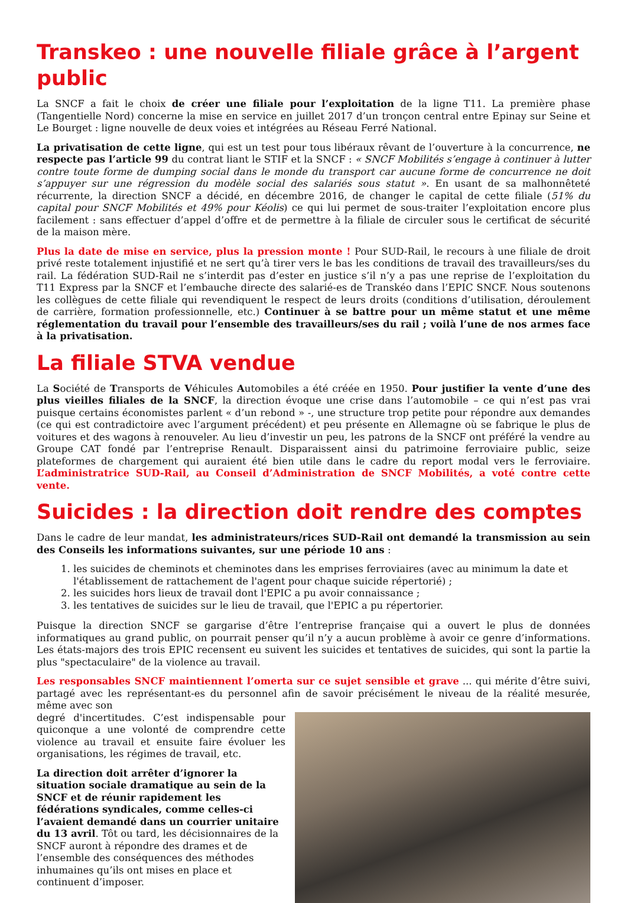Transkeo : une nouvelle filiale grâce à l’argent public
La SNCF a fait le choix de créer une filiale pour l’exploitation de la ligne T11. La première phase (Tangentielle Nord) concerne la mise en service en juillet 2017 d’un tronçon central entre Epinay sur Seine et Le Bourget : ligne nouvelle de deux voies et intégrées au Réseau Ferré National.
La privatisation de cette ligne, qui est un test pour tous libéraux rêvant de l’ouverture à la concurrence, ne respecte pas l’article 99 du contrat liant le STIF et la SNCF : « SNCF Mobilités s’engage à continuer à lutter contre toute forme de dumping social dans le monde du transport car aucune forme de concurrence ne doit s’appuyer sur une régression du modèle social des salariés sous statut ». En usant de sa malhonnêteté récurrente, la direction SNCF a décidé, en décembre 2016, de changer le capital de cette filiale (51% du capital pour SNCF Mobilités et 49% pour Kéolis) ce qui lui permet de sous-traiter l’exploitation encore plus facilement : sans effectuer d’appel d’offre et de permettre à la filiale de circuler sous le certificat de sécurité de la maison mère.
Plus la date de mise en service, plus la pression monte ! Pour SUD-Rail, le recours à une filiale de droit privé reste totalement injustifié et ne sert qu’à tirer vers le bas les conditions de travail des travailleurs/ses du rail. La fédération SUD-Rail ne s’interdit pas d’ester en justice s’il n’y a pas une reprise de l’exploitation du T11 Express par la SNCF et l’embauche directe des salarié-es de Transkéo dans l’EPIC SNCF. Nous soutenons les collègues de cette filiale qui revendiquent le respect de leurs droits (conditions d’utilisation, déroulement de carrière, formation professionnelle, etc.) Continuer à se battre pour un même statut et une même réglementation du travail pour l’ensemble des travailleurs/ses du rail ; voilà l’une de nos armes face à la privatisation.
La filiale STVA vendue
La Société de Transports de Véhicules Automobiles a été créée en 1950. Pour justifier la vente d’une des plus vieilles filiales de la SNCF, la direction évoque une crise dans l’automobile – ce qui n’est pas vrai puisque certains économistes parlent « d’un rebond » -, une structure trop petite pour répondre aux demandes (ce qui est contradictoire avec l’argument précédent) et peu présente en Allemagne où se fabrique le plus de voitures et des wagons à renouveler. Au lieu d’investir un peu, les patrons de la SNCF ont préféré la vendre au Groupe CAT fondé par l’entreprise Renault. Disparaissent ainsi du patrimoine ferroviaire public, seize plateformes de chargement qui auraient été bien utile dans le cadre du report modal vers le ferroviaire. L’administratrice SUD-Rail, au Conseil d’Administration de SNCF Mobilités, a voté contre cette vente.
Suicides : la direction doit rendre des comptes
Dans le cadre de leur mandat, les administrateurs/rices SUD-Rail ont demandé la transmission au sein des Conseils les informations suivantes, sur une période 10 ans :
1. les suicides de cheminots et cheminotes dans les emprises ferroviaires (avec au minimum la date et l'établissement de rattachement de l'agent pour chaque suicide répertorié) ;
2. les suicides hors lieux de travail dont l'EPIC a pu avoir connaissance ;
3. les tentatives de suicides sur le lieu de travail, que l'EPIC a pu répertorier.
Puisque la direction SNCF se gargarise d’être l’entreprise française qui a ouvert le plus de données informatiques au grand public, on pourrait penser qu’il n’y a aucun problème à avoir ce genre d’informations. Les états-majors des trois EPIC recensent eu suivent les suicides et tentatives de suicides, qui sont la partie la plus "spectaculaire" de la violence au travail.
Les responsables SNCF maintiennent l’omerta sur ce sujet sensible et grave ... qui mérite d’être suivi, partagé avec les représentant-es du personnel afin de savoir précisément le niveau de la réalité mesurée, même avec son
degré d'incertitudes. C’est indispensable pour quiconque a une volonté de comprendre cette violence au travail et ensuite faire évoluer les organisations, les régimes de travail, etc.
La direction doit arrêter d’ignorer la situation sociale dramatique au sein de la SNCF et de réunir rapidement les fédérations syndicales, comme celles-ci l’avaient demandé dans un courrier unitaire du 13 avril. Tôt ou tard, les décisionnaires de la SNCF auront à répondre des drames et de l’ensemble des conséquences des méthodes inhumaines qu’ils ont mises en place et continuent d’imposer.